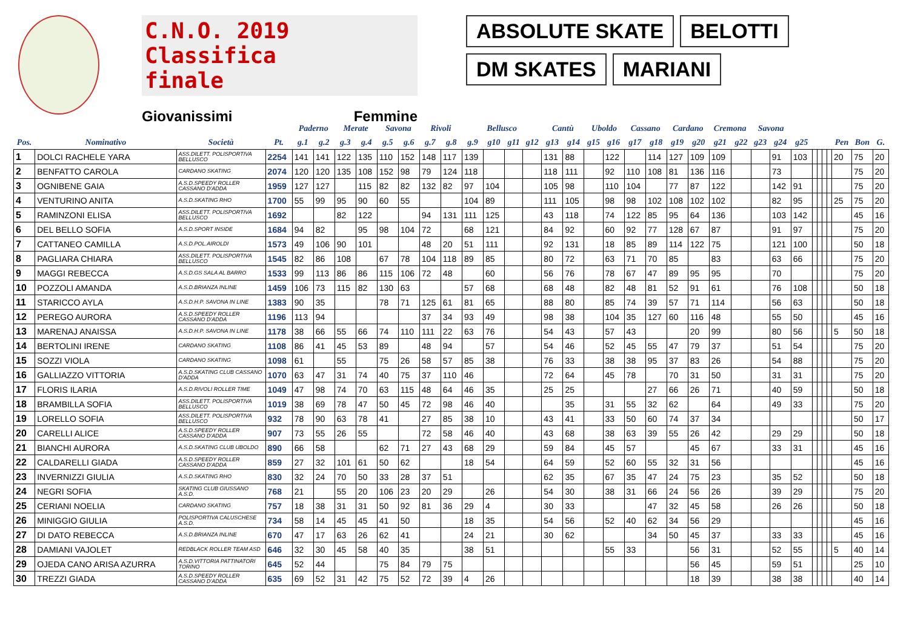C.N.O. 2019
Classifica finale
Giovanissimi Femmine
ABSOLUTE SKATE
BELOTTI
DM SKATES
MARIANI
| | | | | Paderno | | Merate | | Savona | | Rivoli | | Bellusco | | | | Cantù | | Uboldo | | Cassano | | Cardano | | Cremona | | Savona | | | | | | | | | |
| --- | --- | --- | --- | --- | --- | --- | --- | --- | --- | --- | --- | --- | --- | --- | --- | --- | --- | --- | --- | --- | --- | --- | --- | --- | --- | --- | --- | --- | --- | --- | --- | --- | --- | --- | --- |
| Pos. | Nominativo | Società | Pt. | g.1 | g.2 | g.3 | g.4 | g.5 | g.6 | g.7 | g.8 | g.9 | g10 | g11 | g12 | g13 | g14 | g15 | g16 | g17 | g18 | g19 | g20 | g21 | g22 | g23 | g24 | g25 | | | | | Pen | Bon | G. |
| 1 | DOLCI RACHELE YARA | ASS.DILETT. POLISPORTIVA BELLUSCO | 2254 | 141 | 141 | 122 | 135 | 110 | 152 | 148 | 117 | 139 | | | | 131 | 88 | | 122 | | 114 | 127 | 109 | 109 | | | 91 | 103 | | | | | 20 | 75 | 20 |
| 2 | BENFATTO CAROLA | CARDANO SKATING | 2074 | 120 | 120 | 135 | 108 | 152 | 98 | 79 | 124 | 118 | | | | 118 | 111 | | 92 | 110 | 108 | 81 | 136 | 116 | | | 73 | | | | | | | 75 | 20 |
| 3 | OGNIBENE GAIA | A.S.D.SPEEDY ROLLER CASSANO D'ADDA | 1959 | 127 | 127 | | 115 | 82 | 82 | 132 | 82 | 97 | 104 | | | 105 | 98 | | 110 | 104 | | 77 | 87 | 122 | | | 142 | 91 | | | | | | 75 | 20 |
| 4 | VENTURINO ANITA | A.S.D.SKATING RHO | 1700 | 55 | 99 | 95 | 90 | 60 | 55 | | | 104 | 89 | | | 111 | 105 | | 98 | 98 | 102 | 108 | 102 | 102 | | | 82 | 95 | | | | | 25 | 75 | 20 |
| 5 | RAMINZONI ELISA | ASS.DILETT. POLISPORTIVA BELLUSCO | 1692 | | | 82 | 122 | | | 94 | 131 | 111 | 125 | | | 43 | 118 | | 74 | 122 | 85 | 95 | 64 | 136 | | | 103 | 142 | | | | | | 45 | 16 |
| 6 | DEL BELLO SOFIA | A.S.D.SPORT INSIDE | 1684 | 94 | 82 | | 95 | 98 | 104 | 72 | | 68 | 121 | | | 84 | 92 | | 60 | 92 | 77 | 128 | 67 | 87 | | | 91 | 97 | | | | | | 75 | 20 |
| 7 | CATTANEO CAMILLA | A.S.D.POL.AIROLDI | 1573 | 49 | 106 | 90 | 101 | | | 48 | 20 | 51 | 111 | | | 92 | 131 | | 18 | 85 | 89 | 114 | 122 | 75 | | | 121 | 100 | | | | | | 50 | 18 |
| 8 | PAGLIARA CHIARA | ASS.DILETT. POLISPORTIVA BELLUSCO | 1545 | 82 | 86 | 108 | | 67 | 78 | 104 | 118 | 89 | 85 | | | 80 | 72 | | 63 | 71 | 70 | 85 | | 83 | | | 63 | 66 | | | | | | 75 | 20 |
| 9 | MAGGI REBECCA | A.S.D.GS SALA AL BARRO | 1533 | 99 | 113 | 86 | 86 | 115 | 106 | 72 | 48 | | 60 | | | 56 | 76 | | 78 | 67 | 47 | 89 | 95 | 95 | | | 70 | | | | | | | 75 | 20 |
| 10 | POZZOLI AMANDA | A.S.D.BRIANZA INLINE | 1459 | 106 | 73 | 115 | 82 | 130 | 63 | | | 57 | 68 | | | 68 | 48 | | 82 | 48 | 81 | 52 | 91 | 61 | | | 76 | 108 | | | | | | 50 | 18 |
| 11 | STARICCO AYLA | A.S.D.H.P. SAVONA IN LINE | 1383 | 90 | 35 | | | 78 | 71 | 125 | 61 | 81 | 65 | | | 88 | 80 | | 85 | 74 | 39 | 57 | 71 | 114 | | | 56 | 63 | | | | | | 50 | 18 |
| 12 | PEREGO AURORA | A.S.D.SPEEDY ROLLER CASSANO D'ADDA | 1196 | 113 | 94 | | | | | 37 | 34 | 93 | 49 | | | 98 | 38 | | 104 | 35 | 127 | 60 | 116 | 48 | | | 55 | 50 | | | | | | 45 | 16 |
| 13 | MARENAJ ANAISSA | A.S.D.H.P. SAVONA IN LINE | 1178 | 38 | 66 | 55 | 66 | 74 | 110 | 111 | 22 | 63 | 76 | | | 54 | 43 | | 57 | 43 | | | 20 | 99 | | | 80 | 56 | | | | | 5 | 50 | 18 |
| 14 | BERTOLINI IRENE | CARDANO SKATING | 1108 | 86 | 41 | 45 | 53 | 89 | | 48 | 94 | | 57 | | | 54 | 46 | | 52 | 45 | 55 | 47 | 79 | 37 | | | 51 | 54 | | | | | | 75 | 20 |
| 15 | SOZZI VIOLA | CARDANO SKATING | 1098 | 61 | | 55 | | 75 | 26 | 58 | 57 | 85 | 38 | | | 76 | 33 | | 38 | 38 | 95 | 37 | 83 | 26 | | | 54 | 88 | | | | | | 75 | 20 |
| 16 | GALLIAZZO VITTORIA | A.S.D.SKATING CLUB CASSANO D'ADDA | 1070 | 63 | 47 | 31 | 74 | 40 | 75 | 37 | 110 | 46 | | | | 72 | 64 | | 45 | 78 | | 70 | 31 | 50 | | | 31 | 31 | | | | | | 75 | 20 |
| 17 | FLORIS ILARIA | A.S.D.RIVOLI ROLLER TIME | 1049 | 47 | 98 | 74 | 70 | 63 | 115 | 48 | 64 | 46 | 35 | | | 25 | 25 | | | | 27 | 66 | 26 | 71 | | | 40 | 59 | | | | | | 50 | 18 |
| 18 | BRAMBILLA SOFIA | ASS.DILETT. POLISPORTIVA BELLUSCO | 1019 | 38 | 69 | 78 | 47 | 50 | 45 | 72 | 98 | 46 | 40 | | | | 35 | | 31 | 55 | 32 | 62 | | 64 | | | 49 | 33 | | | | | | 75 | 20 |
| 19 | LORELLO SOFIA | ASS.DILETT. POLISPORTIVA BELLUSCO | 932 | 78 | 90 | 63 | 78 | 41 | | 27 | 85 | 38 | 10 | | | 43 | 41 | | 33 | 50 | 60 | 74 | 37 | 34 | | | | | | | | | | 50 | 17 |
| 20 | CARELLI ALICE | A.S.D.SPEEDY ROLLER CASSANO D'ADDA | 907 | 73 | 55 | 26 | 55 | | | 72 | 58 | 46 | 40 | | | 43 | 68 | | 38 | 63 | 39 | 55 | 26 | 42 | | | 29 | 29 | | | | | | 50 | 18 |
| 21 | BIANCHI AURORA | A.S.D.SKATING CLUB UBOLDO | 890 | 66 | 58 | | | 62 | 71 | 27 | 43 | 68 | 29 | | | 59 | 84 | | 45 | 57 | | | 45 | 67 | | | 33 | 31 | | | | | | 45 | 16 |
| 22 | CALDARELLI GIADA | A.S.D.SPEEDY ROLLER CASSANO D'ADDA | 859 | 27 | 32 | 101 | 61 | 50 | 62 | | | 18 | 54 | | | 64 | 59 | | 52 | 60 | 55 | 32 | 31 | 56 | | | | | | | | | | 45 | 16 |
| 23 | INVERNIZZI GIULIA | A.S.D.SKATING RHO | 830 | 32 | 24 | 70 | 50 | 33 | 28 | 37 | 51 | | | | | 62 | 35 | | 67 | 35 | 47 | 24 | 75 | 23 | | | 35 | 52 | | | | | | 50 | 18 |
| 24 | NEGRI SOFIA | SKATING CLUB GIUSSANO A.S.D. | 768 | 21 | | 55 | 20 | 106 | 23 | 20 | 29 | | 26 | | | 54 | 30 | | 38 | 31 | 66 | 24 | 56 | 26 | | | 39 | 29 | | | | | | 75 | 20 |
| 25 | CERIANI NOELIA | CARDANO SKATING | 757 | 18 | 38 | 31 | 31 | 50 | 92 | 81 | 36 | 29 | 4 | | | 30 | 33 | | | | 47 | 32 | 45 | 58 | | | 26 | 26 | | | | | | 50 | 18 |
| 26 | MINIGGIO GIULIA | POLISPORTIVA CALUSCHESE A.S.D. | 734 | 58 | 14 | 45 | 45 | 41 | 50 | | | 18 | 35 | | | 54 | 56 | | 52 | 40 | 62 | 34 | 56 | 29 | | | | | | | | | | 45 | 16 |
| 27 | DI DATO REBECCA | A.S.D.BRIANZA INLINE | 670 | 47 | 17 | 63 | 26 | 62 | 41 | | | 24 | 21 | | | 30 | 62 | | | | 34 | 50 | 45 | 37 | | | 33 | 33 | | | | | | 45 | 16 |
| 28 | DAMIANI VAJOLET | REDBLACK ROLLER TEAM ASD | 646 | 32 | 30 | 45 | 58 | 40 | 35 | | | 38 | 51 | | | | | | 55 | 33 | | | 56 | 31 | | | 52 | 55 | | | | | 5 | 40 | 14 |
| 29 | OJEDA CANO ARISA AZURRA | A.S.D.VITTORIA PATTINATORI TORINO | 645 | 52 | 44 | | | 75 | 84 | 79 | 75 | | | | | | | | | | | | 56 | 45 | | | 59 | 51 | | | | | | 25 | 10 |
| 30 | TREZZI GIADA | A.S.D.SPEEDY ROLLER CASSANO D'ADDA | 635 | 69 | 52 | 31 | 42 | 75 | 52 | 72 | 39 | 4 | 26 | | | | | | | | | | 18 | 39 | | | 38 | 38 | | | | | | 40 | 14 |